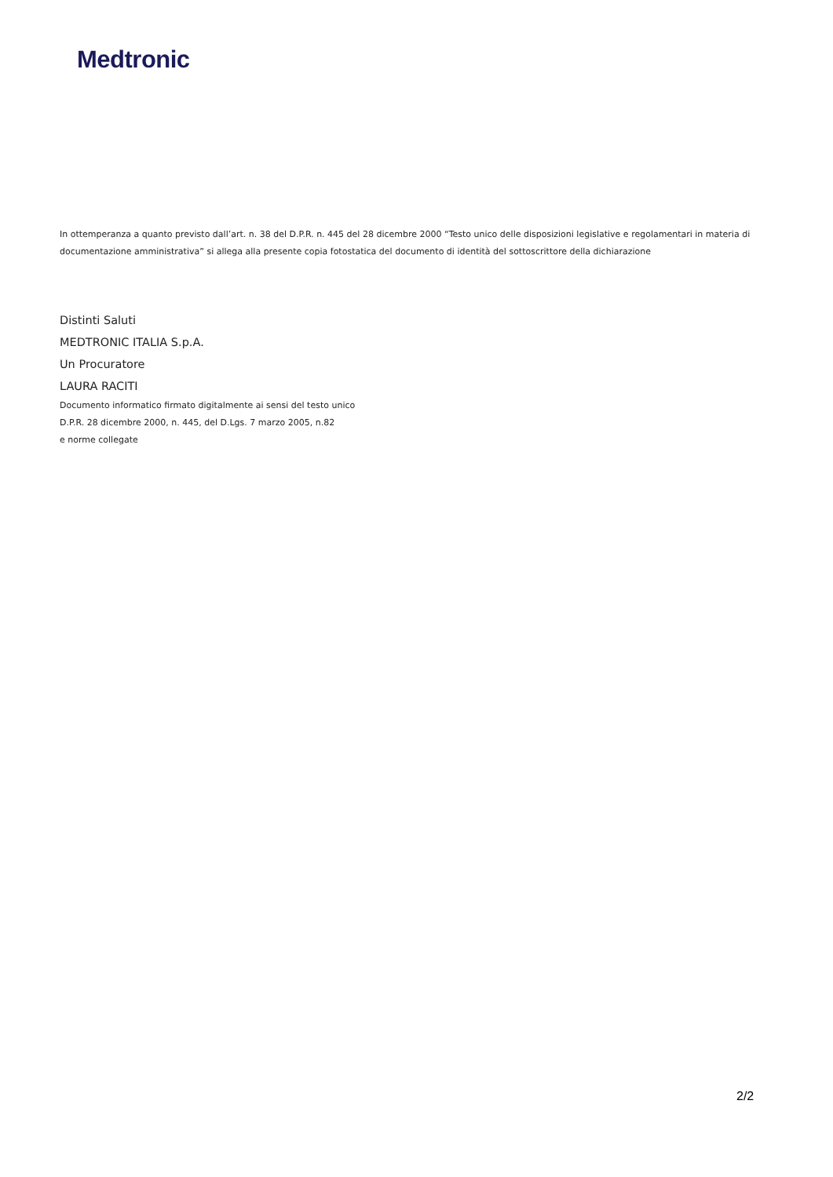Medtronic
In ottemperanza a quanto previsto dall’art. n. 38 del D.P.R. n. 445 del 28 dicembre 2000 “Testo unico delle disposizioni legislative e regolamentari in materia di documentazione amministrativa” si allega alla presente copia fotostatica del documento di identità del sottoscrittore della dichiarazione
Distinti Saluti
MEDTRONIC ITALIA S.p.A.
Un Procuratore
LAURA RACITI
Documento informatico firmato digitalmente ai sensi del testo unico
D.P.R. 28 dicembre 2000, n. 445, del D.Lgs. 7 marzo 2005, n.82
e norme collegate
2/2